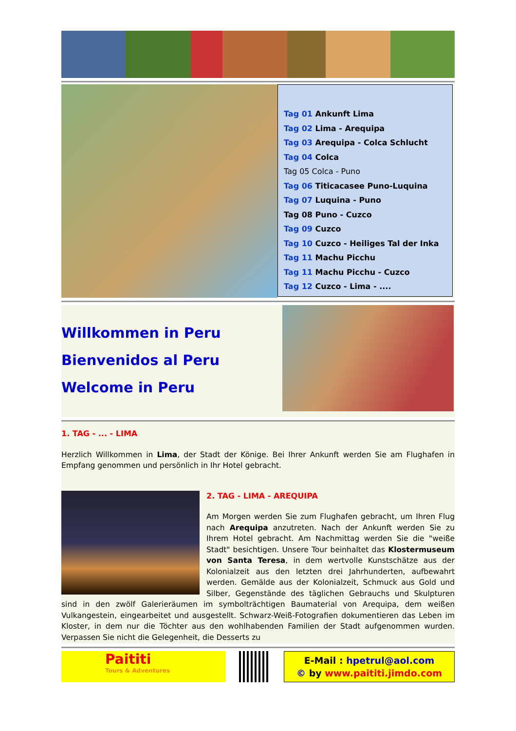Tag 01 Ankunft Lima
Tag 02 Lima - Arequipa
Tag 03 Arequipa - Colca Schlucht
Tag 04 Colca
Tag 05 Colca - Puno
Tag 06 Titicacasee Puno-Luquina
Tag 07 Luquina - Puno
Tag 08 Puno - Cuzco
Tag 09 Cuzco
Tag 10 Cuzco - Heiliges Tal der Inka
Tag 11 Machu Picchu
Tag 11 Machu Picchu - Cuzco
Tag 12 Cuzco - Lima - ....
Willkommen in Peru
Bienvenidos al Peru
Welcome in Peru
1. TAG - ... - LIMA
Herzlich Willkommen in Lima, der Stadt der Könige. Bei Ihrer Ankunft werden Sie am Flughafen in Empfang genommen und persönlich in Ihr Hotel gebracht.
2. TAG - LIMA - AREQUIPA
Am Morgen werden Sie zum Flughafen gebracht, um Ihren Flug nach Arequipa anzutreten. Nach der Ankunft werden Sie zu Ihrem Hotel gebracht. Am Nachmittag werden Sie die "weiße Stadt" besichtigen. Unsere Tour beinhaltet das Klostermuseum von Santa Teresa, in dem wertvolle Kunstschätze aus der Kolonialzeit aus den letzten drei Jahrhunderten, aufbewahrt werden. Gemälde aus der Kolonialzeit, Schmuck aus Gold und Silber, Gegenstände des täglichen Gebrauchs und Skulpturen sind in den zwölf Galerieräumen im symbolträchtigen Baumaterial von Arequipa, dem weißen Vulkangestein, eingearbeitet und ausgestellt. Schwarz-Weiß-Fotografien dokumentieren das Leben im Kloster, in dem nur die Töchter aus den wohlhabenden Familien der Stadt aufgenommen wurden. Verpassen Sie nicht die Gelegenheit, die Desserts zu
Paititi
Tours & Adventures
E-Mail : hpetrul@aol.com
© by www.paititi.jimdo.com